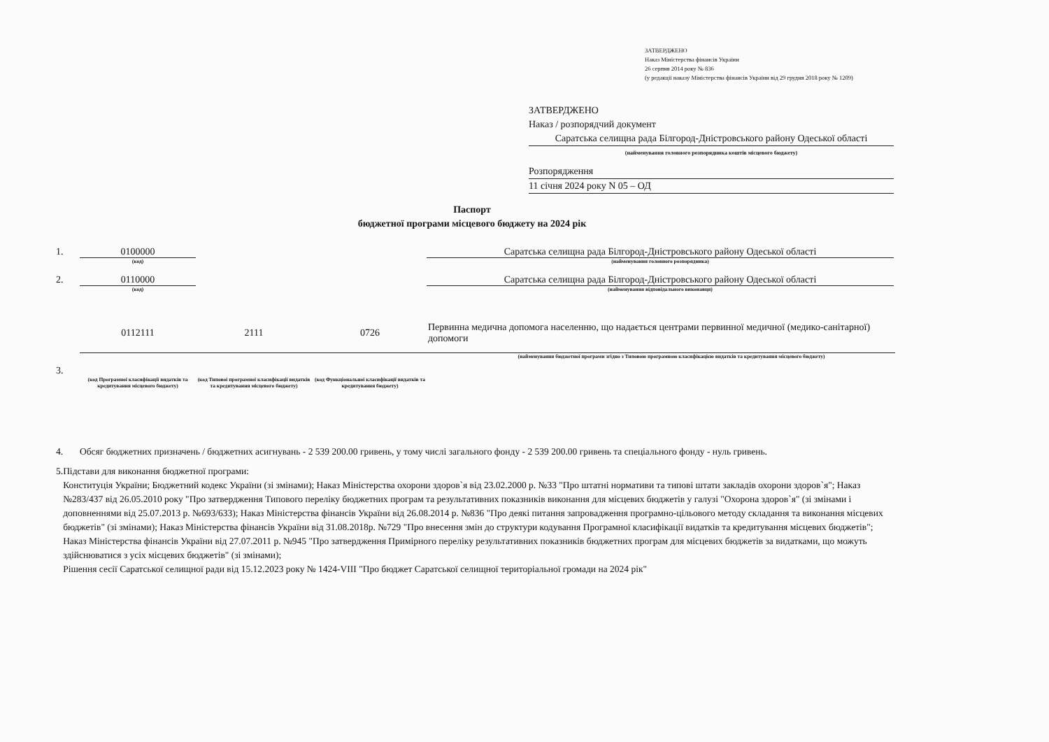ЗАТВЕРДЖЕНО
Наказ Міністерства фінансів України
26 серпня 2014 року № 836
(у редакції наказу Міністерства фінансів України від 29 грудня 2018 року № 1209)
ЗАТВЕРДЖЕНО
Наказ / розпорядчий документ
Саратська селищна рада Білгород-Дністровського району Одеської області
(найменування головного розпорядника коштів місцевого бюджету)
Розпорядження
11 січня 2024 року N 05 – ОД
Паспорт
бюджетної програми місцевого бюджету на 2024 рік
1. 0100000
(код)
Саратська селищна рада Білгород-Дністровського району Одеської області
(найменування головного розпорядника)
2. 0110000
(код)
Саратська селищна рада Білгород-Дністровського району Одеської області
(найменування відповідального виконавця)
0112111 2111 0726
Первинна медична допомога населенню, що надається центрами первинної медичної (медико-санітарної) допомоги
(найменування бюджетної програми згідно з Типовою програмною класифікацією видатків та кредитування місцевого бюджету)
3.
(код Програмної класифікації видатків та кредитування місцевого бюджету)
(код Типової програмної класифікації видатків та кредитування місцевого бюджету)
(код Функціональної класифікації видатків та кредитування бюджету)
4. Обсяг бюджетних призначень / бюджетних асигнувань - 2 539 200.00 гривень, у тому числі загального фонду - 2 539 200.00 гривень та спеціального фонду - нуль гривень.
5. Підстави для виконання бюджетної програми:
Конституція України; Бюджетний кодекс України (зі змінами); Наказ Міністерства охорони здоров`я від 23.02.2000 р. №33 "Про штатні нормативи та типові штати закладів охорони здоров`я"; Наказ №283/437 від 26.05.2010 року "Про затвердження Типового переліку бюджетних програм та результативних показників виконання для місцевих бюджетів у галузі "Охорона здоров`я" (зі змінами і доповненнями від 25.07.2013 р. №693/633); Наказ Міністерства фінансів України від 26.08.2014 р. №836 "Про деякі питання запровадження програмно-цільового методу складання та виконання місцевих бюджетів" (зі змінами); Наказ Міністерства фінансів України від 31.08.2018р. №729 "Про внесення змін до структури кодування Програмної класифікації видатків та кредитування місцевих бюджетів"; Наказ Міністерства фінансів України від 27.07.2011 р. №945 "Про затвердження Примірного переліку результативних показників бюджетних програм для місцевих бюджетів за видатками, що можуть здійснюватися з усіх місцевих бюджетів" (зі змінами);
Рішення сесії Саратської селищної ради від 15.12.2023 року № 1424-VIII "Про бюджет Саратської селищної територіальної громади на 2024 рік"